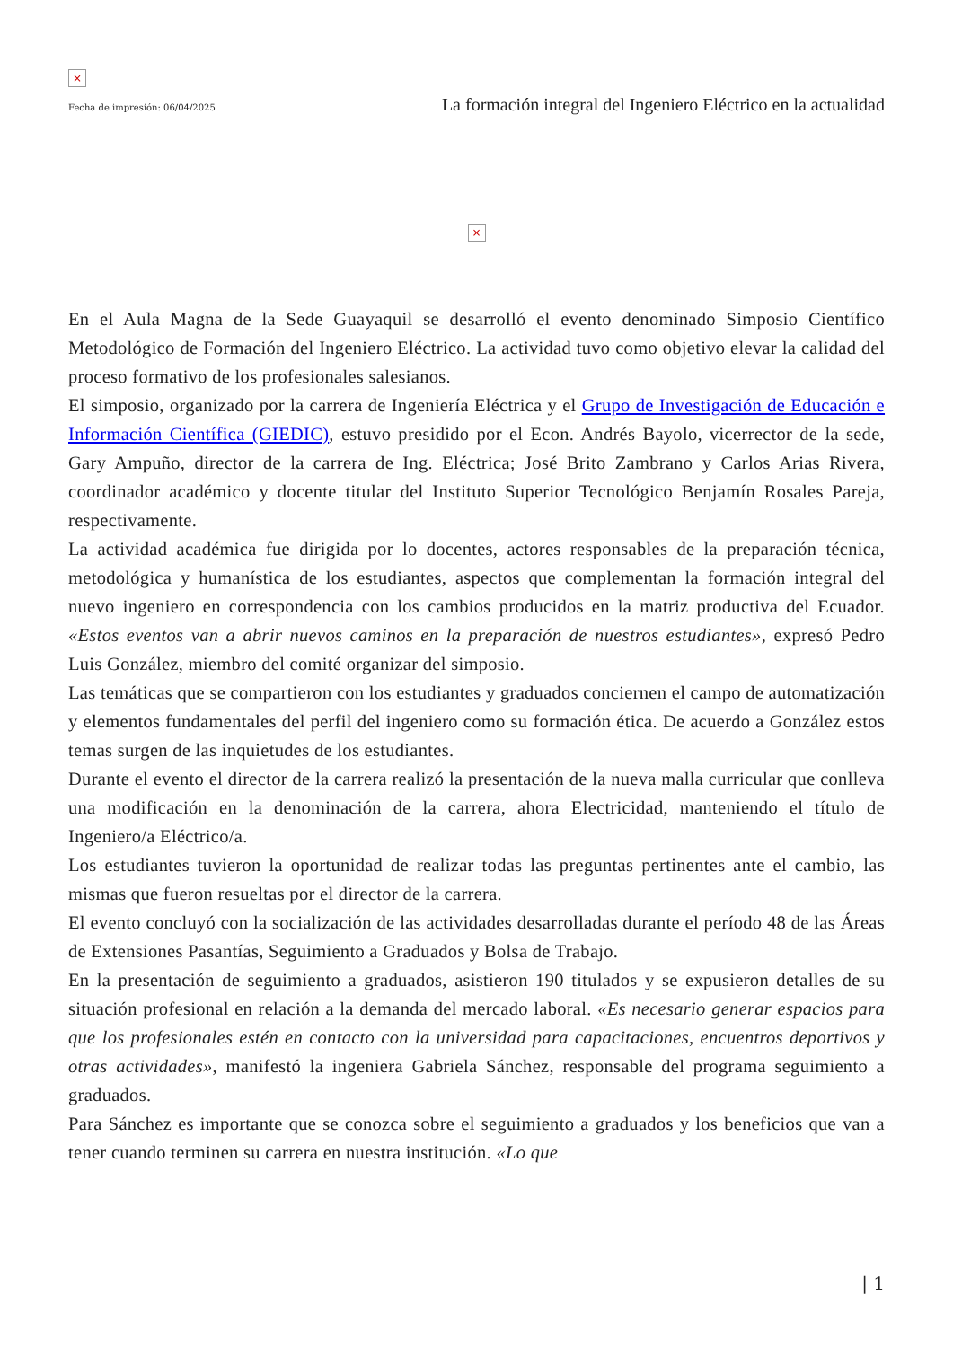×
Fecha de impresión: 06/04/2025 La formación integral del Ingeniero Eléctrico en la actualidad
×
En el Aula Magna de la Sede Guayaquil se desarrolló el evento denominado Simposio Científico Metodológico de Formación del Ingeniero Eléctrico. La actividad tuvo como objetivo elevar la calidad del proceso formativo de los profesionales salesianos.
El simposio, organizado por la carrera de Ingeniería Eléctrica y el Grupo de Investigación de Educación e Información Científica (GIEDIC), estuvo presidido por el Econ. Andrés Bayolo, vicerrector de la sede, Gary Ampuño, director de la carrera de Ing. Eléctrica; José Brito Zambrano y Carlos Arias Rivera, coordinador académico y docente titular del Instituto Superior Tecnológico Benjamín Rosales Pareja, respectivamente.
La actividad académica fue dirigida por lo docentes, actores responsables de la preparación técnica, metodológica y humanística de los estudiantes, aspectos que complementan la formación integral del nuevo ingeniero en correspondencia con los cambios producidos en la matriz productiva del Ecuador. «Estos eventos van a abrir nuevos caminos en la preparación de nuestros estudiantes», expresó Pedro Luis González, miembro del comité organizar del simposio.
Las temáticas que se compartieron con los estudiantes y graduados conciernen el campo de automatización y elementos fundamentales del perfil del ingeniero como su formación ética. De acuerdo a González estos temas surgen de las inquietudes de los estudiantes.
Durante el evento el director de la carrera realizó la presentación de la nueva malla curricular que conlleva una modificación en la denominación de la carrera, ahora Electricidad, manteniendo el título de Ingeniero/a Eléctrico/a.
Los estudiantes tuvieron la oportunidad de realizar todas las preguntas pertinentes ante el cambio, las mismas que fueron resueltas por el director de la carrera.
El evento concluyó con la socialización de las actividades desarrolladas durante el período 48 de las Áreas de Extensiones Pasantías, Seguimiento a Graduados y Bolsa de Trabajo.
En la presentación de seguimiento a graduados, asistieron 190 titulados y se expusieron detalles de su situación profesional en relación a la demanda del mercado laboral. «Es necesario generar espacios para que los profesionales estén en contacto con la universidad para capacitaciones, encuentros deportivos y otras actividades», manifestó la ingeniera Gabriela Sánchez, responsable del programa seguimiento a graduados.
Para Sánchez es importante que se conozca sobre el seguimiento a graduados y los beneficios que van a tener cuando terminen su carrera en nuestra institución. «Lo que
| 1